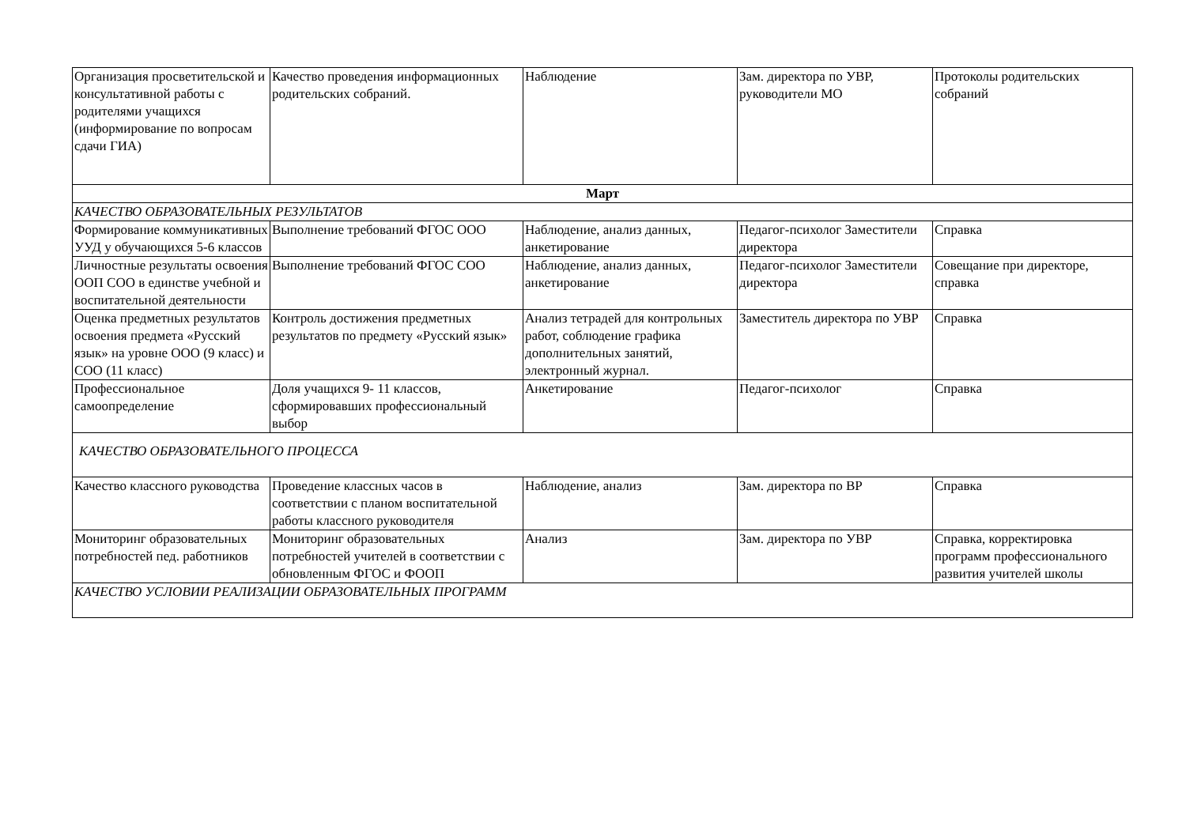| Организация просветительской и консультативной работы с родителями учащихся (информирование по вопросам сдачи ГИА) | Качество проведения информационных родительских собраний. | Наблюдение | Зам. директора по УВР, руководители МО | Протоколы родительских собраний |
| Март | | | | |
| КАЧЕСТВО ОБРАЗОВАТЕЛЬНЫХ РЕЗУЛЬТАТОВ | | | | |
| Формирование коммуникативных УУД у обучающихся 5-6 классов | Выполнение требований ФГОС ООО | Наблюдение, анализ данных, анкетирование | Педагог-психолог Заместители директора | Справка |
| Личностные результаты освоения ООП СОО в единстве учебной и воспитательной деятельности | Выполнение требований ФГОС СОО | Наблюдение, анализ данных, анкетирование | Педагог-психолог Заместители директора | Совещание при директоре, справка |
| Оценка предметных результатов освоения предмета «Русский язык» на уровне ООО (9 класс) и СОО (11 класс) | Контроль достижения предметных результатов по предмету «Русский язык» | Анализ тетрадей для контрольных работ, соблюдение графика дополнительных занятий, электронный журнал. | Заместитель директора по УВР | Справка |
| Профессиональное самоопределение | Доля учащихся 9- 11 классов, сформировавших профессиональный выбор | Анкетирование | Педагог-психолог | Справка |
| КАЧЕСТВО ОБРАЗОВАТЕЛЬНОГО ПРОЦЕССА | | | | |
| Качество классного руководства | Проведение классных часов в соответствии с планом воспитательной работы классного руководителя | Наблюдение, анализ | Зам. директора по ВР | Справка |
| Мониторинг образовательных потребностей пед. работников | Мониторинг образовательных потребностей учителей в соответствии с обновленным ФГОС и ФООП | Анализ | Зам. директора по УВР | Справка, корректировка программ профессионального развития учителей школы |
| КАЧЕСТВО УСЛОВИИ РЕАЛИЗАЦИИ ОБРАЗОВАТЕЛЬНЫХ ПРОГРАММ | | | | |